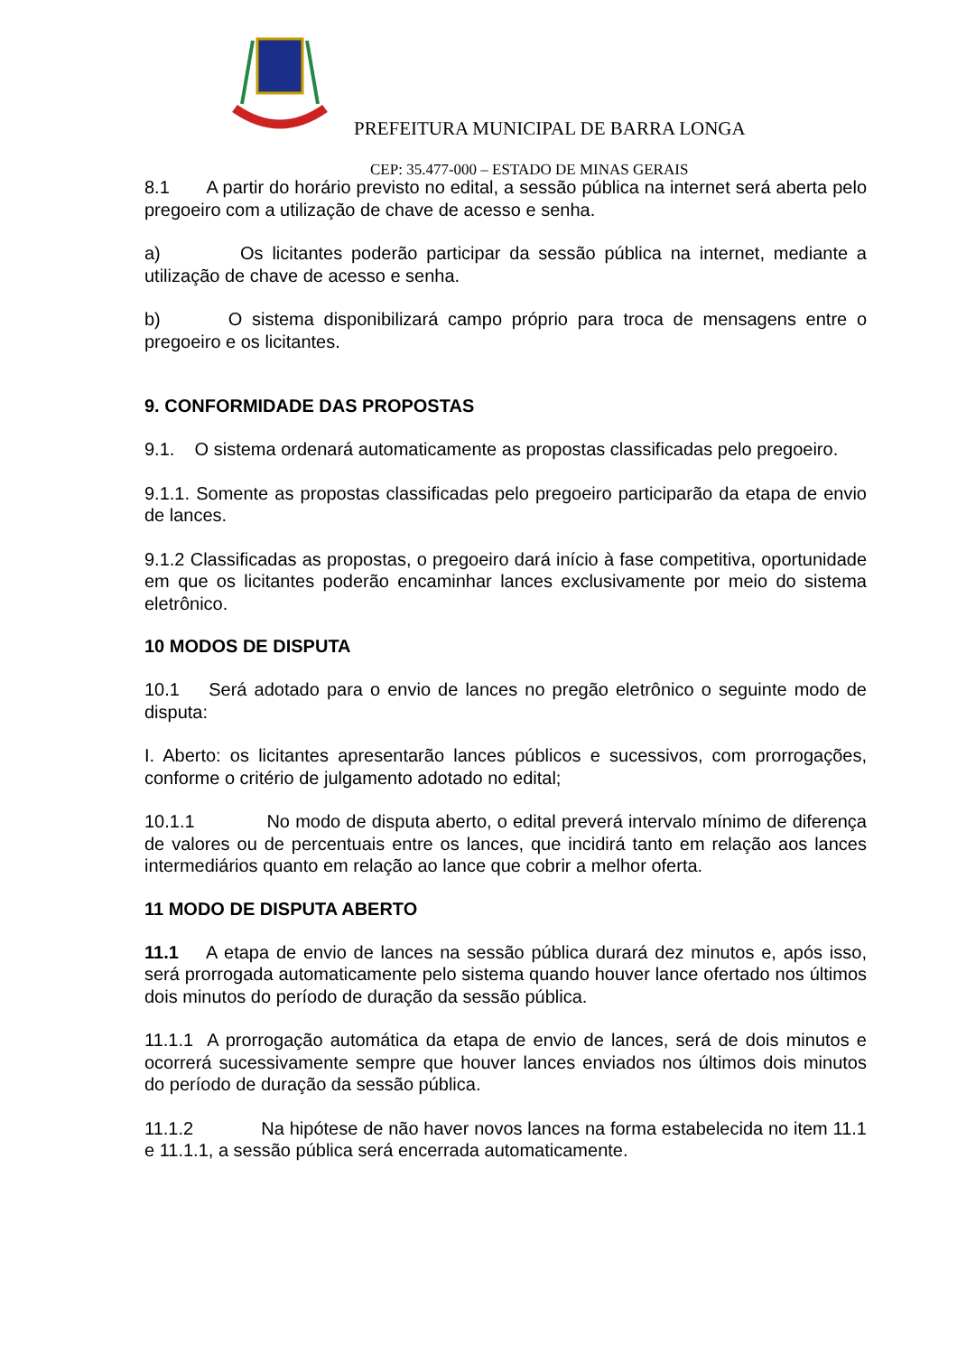PREFEITURA MUNICIPAL DE BARRA LONGA
CEP: 35.477-000 – ESTADO DE MINAS GERAIS
8.1 A partir do horário previsto no edital, a sessão pública na internet será aberta pelo pregoeiro com a utilização de chave de acesso e senha.
a) Os licitantes poderão participar da sessão pública na internet, mediante a utilização de chave de acesso e senha.
b) O sistema disponibilizará campo próprio para troca de mensagens entre o pregoeiro e os licitantes.
9. CONFORMIDADE DAS PROPOSTAS
9.1. O sistema ordenará automaticamente as propostas classificadas pelo pregoeiro.
9.1.1. Somente as propostas classificadas pelo pregoeiro participarão da etapa de envio de lances.
9.1.2 Classificadas as propostas, o pregoeiro dará início à fase competitiva, oportunidade em que os licitantes poderão encaminhar lances exclusivamente por meio do sistema eletrônico.
10 MODOS DE DISPUTA
10.1 Será adotado para o envio de lances no pregão eletrônico o seguinte modo de disputa:
I. Aberto: os licitantes apresentarão lances públicos e sucessivos, com prorrogações, conforme o critério de julgamento adotado no edital;
10.1.1 No modo de disputa aberto, o edital preverá intervalo mínimo de diferença de valores ou de percentuais entre os lances, que incidirá tanto em relação aos lances intermediários quanto em relação ao lance que cobrir a melhor oferta.
11 MODO DE DISPUTA ABERTO
11.1 A etapa de envio de lances na sessão pública durará dez minutos e, após isso, será prorrogada automaticamente pelo sistema quando houver lance ofertado nos últimos dois minutos do período de duração da sessão pública.
11.1.1 A prorrogação automática da etapa de envio de lances, será de dois minutos e ocorrerá sucessivamente sempre que houver lances enviados nos últimos dois minutos do período de duração da sessão pública.
11.1.2 Na hipótese de não haver novos lances na forma estabelecida no item 11.1 e 11.1.1, a sessão pública será encerrada automaticamente.